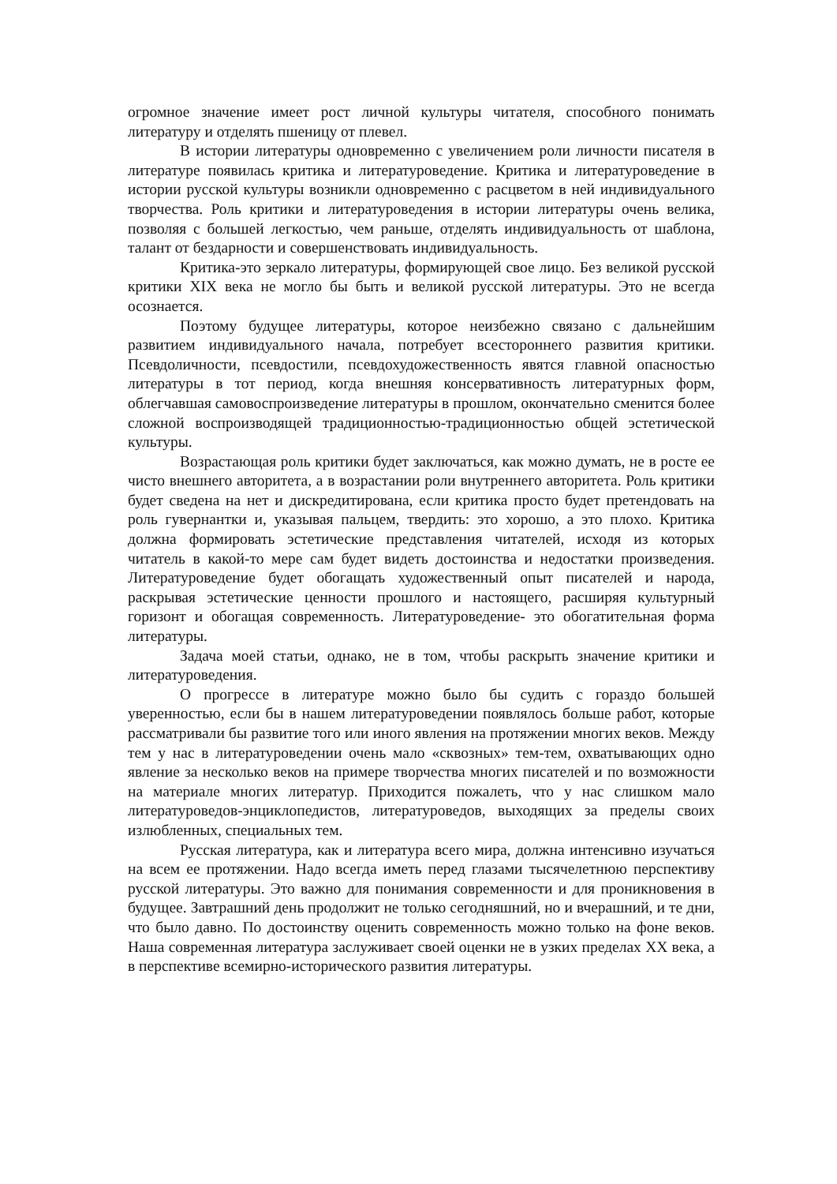огромное значение имеет рост личной культуры читателя, способного понимать литературу и отделять пшеницу от плевел.
В истории литературы одновременно с увеличением роли личности писателя в литературе появилась критика и литературоведение. Критика и литературоведение в истории русской культуры возникли одновременно с расцветом в ней индивидуального творчества. Роль критики и литературоведения в истории литературы очень велика, позволяя с большей легкостью, чем раньше, отделять индивидуальность от шаблона, талант от бездарности и совершенствовать индивидуальность.
Критика-это зеркало литературы, формирующей свое лицо. Без великой русской критики XIX века не могло бы быть и великой русской литературы. Это не всегда осознается.
Поэтому будущее литературы, которое неизбежно связано с дальнейшим развитием индивидуального начала, потребует всестороннего развития критики. Псевдоличности, псевдостили, псевдохудожественность явятся главной опасностью литературы в тот период, когда внешняя консервативность литературных форм, облегчавшая самовоспроизведение литературы в прошлом, окончательно сменится более сложной воспроизводящей традиционностью-традиционностью общей эстетической культуры.
Возрастающая роль критики будет заключаться, как можно думать, не в росте ее чисто внешнего авторитета, а в возрастании роли внутреннего авторитета. Роль критики будет сведена на нет и дискредитирована, если критика просто будет претендовать на роль гувернантки и, указывая пальцем, твердить: это хорошо, а это плохо. Критика должна формировать эстетические представления читателей, исходя из которых читатель в какой-то мере сам будет видеть достоинства и недостатки произведения. Литературоведение будет обогащать художественный опыт писателей и народа, раскрывая эстетические ценности прошлого и настоящего, расширяя культурный горизонт и обогащая современность. Литературоведение- это обогатительная форма литературы.
Задача моей статьи, однако, не в том, чтобы раскрыть значение критики и литературоведения.
О прогрессе в литературе можно было бы судить с гораздо большей уверенностью, если бы в нашем литературоведении появлялось больше работ, которые рассматривали бы развитие того или иного явления на протяжении многих веков. Между тем у нас в литературоведении очень мало «сквозных» тем-тем, охватывающих одно явление за несколько веков на примере творчества многих писателей и по возможности на материале многих литератур. Приходится пожалеть, что у нас слишком мало литературоведов-энциклопедистов, литературоведов, выходящих за пределы своих излюбленных, специальных тем.
Русская литература, как и литература всего мира, должна интенсивно изучаться на всем ее протяжении. Надо всегда иметь перед глазами тысячелетнюю перспективу русской литературы. Это важно для понимания современности и для проникновения в будущее. Завтрашний день продолжит не только сегодняшний, но и вчерашний, и те дни, что было давно. По достоинству оценить современность можно только на фоне веков. Наша современная литература заслуживает своей оценки не в узких пределах XX века, а в перспективе всемирно-исторического развития литературы.